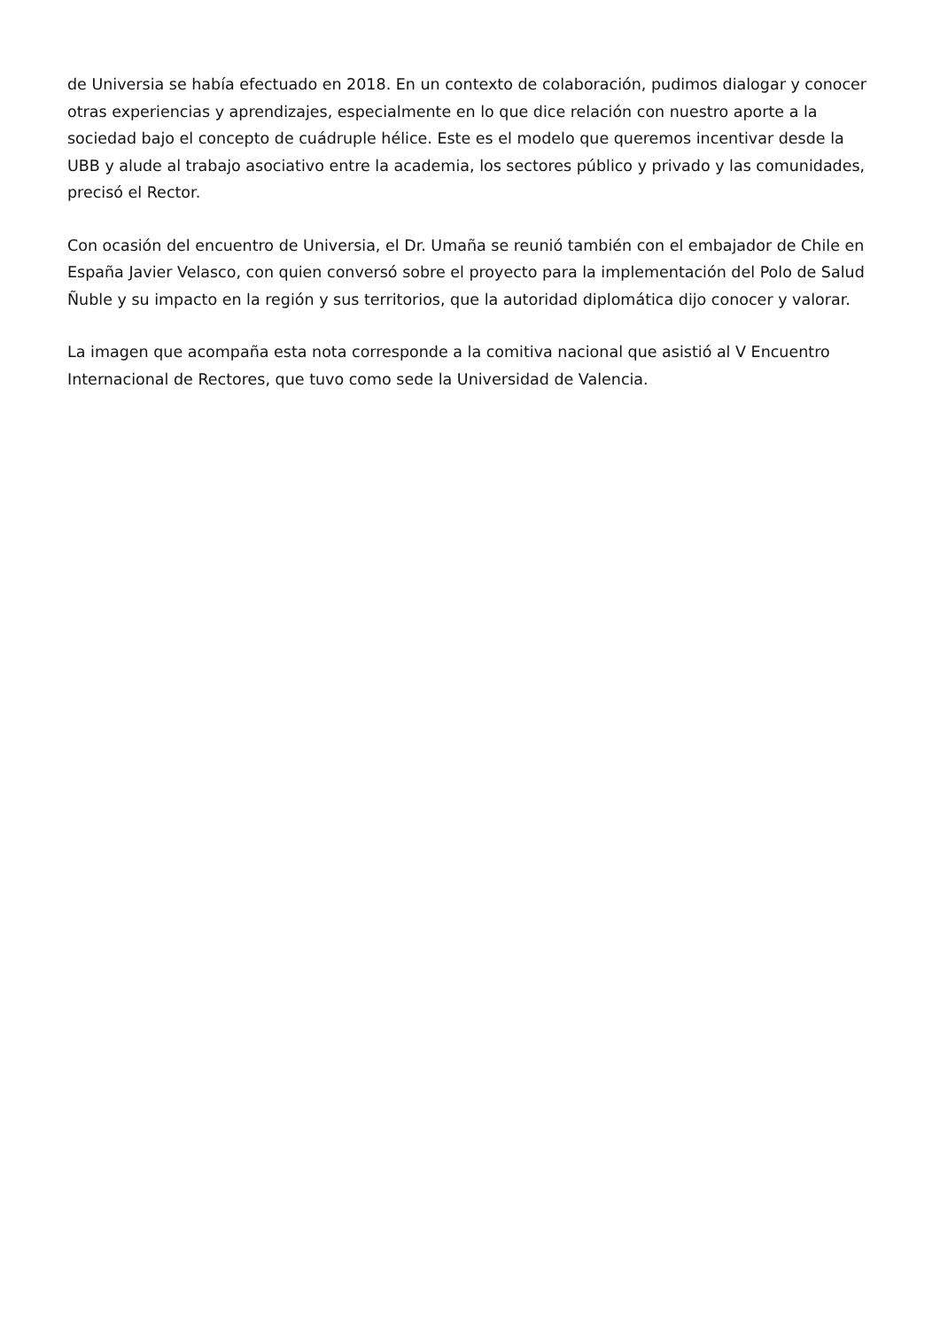de Universia se había efectuado en 2018. En un contexto de colaboración, pudimos dialogar y conocer otras experiencias y aprendizajes, especialmente en lo que dice relación con nuestro aporte a la sociedad bajo el concepto de cuádruple hélice. Este es el modelo que queremos incentivar desde la UBB y alude al trabajo asociativo entre la academia, los sectores público y privado y las comunidades, precisó el Rector.
Con ocasión del encuentro de Universia, el Dr. Umaña se reunió también con el embajador de Chile en España Javier Velasco, con quien conversó sobre el proyecto para la implementación del Polo de Salud Ñuble y su impacto en la región y sus territorios, que la autoridad diplomática dijo conocer y valorar.
La imagen que acompaña esta nota corresponde a la comitiva nacional que asistió al V Encuentro Internacional de Rectores, que tuvo como sede la Universidad de Valencia.